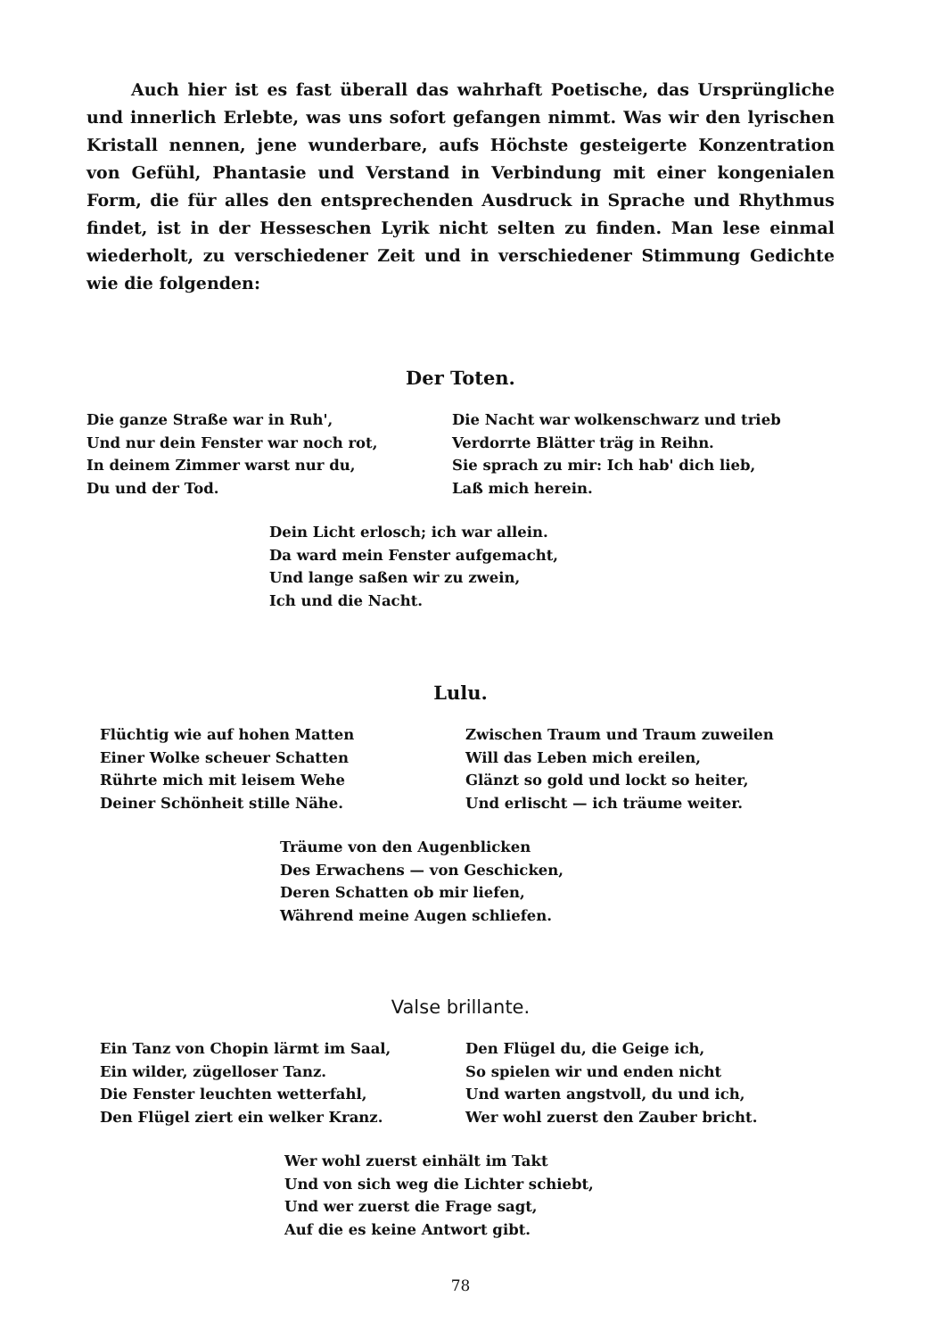Auch hier ist es fast überall das wahrhaft Poetische, das Ursprüngliche und innerlich Erlebte, was uns sofort gefangen nimmt. Was wir den lyrischen Kristall nennen, jene wunderbare, aufs Höchste gesteigerte Konzentration von Gefühl, Phantasie und Verstand in Verbindung mit einer kongenialen Form, die für alles den entsprechenden Ausdruck in Sprache und Rhythmus findet, ist in der Hesseschen Lyrik nicht selten zu finden. Man lese einmal wiederholt, zu verschiedener Zeit und in verschiedener Stimmung Gedichte wie die folgenden:
Der Toten.
Die ganze Straße war in Ruh',
Und nur dein Fenster war noch rot,
In deinem Zimmer warst nur du,
Du und der Tod.
Die Nacht war wolkenschwarz und trieb
Verdorrte Blätter träg in Reihn.
Sie sprach zu mir: Ich hab' dich lieb,
Laß mich herein.
Dein Licht erlosch; ich war allein.
Da ward mein Fenster aufgemacht,
Und lange saßen wir zu zwein,
Ich und die Nacht.
Lulu.
Flüchtig wie auf hohen Matten
Einer Wolke scheuer Schatten
Rührte mich mit leisem Wehe
Deiner Schönheit stille Nähe.
Zwischen Traum und Traum zuweilen
Will das Leben mich ereilen,
Glänzt so gold und lockt so heiter,
Und erlischt — ich träume weiter.
Träume von den Augenblicken
Des Erwachens — von Geschicken,
Deren Schatten ob mir liefen,
Während meine Augen schliefen.
Valse brillante.
Ein Tanz von Chopin lärmt im Saal,
Ein wilder, zügelloser Tanz.
Die Fenster leuchten wetterfahl,
Den Flügel ziert ein welker Kranz.
Den Flügel du, die Geige ich,
So spielen wir und enden nicht
Und warten angstvoll, du und ich,
Wer wohl zuerst den Zauber bricht.
Wer wohl zuerst einhält im Takt
Und von sich weg die Lichter schiebt,
Und wer zuerst die Frage sagt,
Auf die es keine Antwort gibt.
78